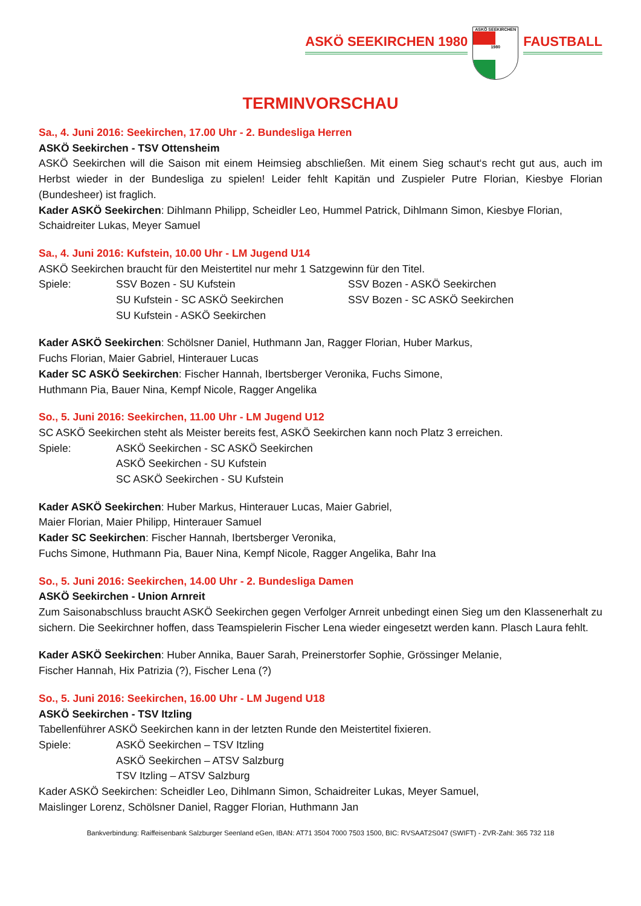ASKÖ SEEKIRCHEN 1980
ASKÖ SEEKIRCHEN
1980
FAUSTBALL
TERMINVORSCHAU
Sa., 4. Juni 2016: Seekirchen, 17.00 Uhr - 2. Bundesliga Herren
ASKÖ Seekirchen - TSV Ottensheim
ASKÖ Seekirchen will die Saison mit einem Heimsieg abschließen. Mit einem Sieg schaut‘s recht gut aus, auch im Herbst wieder in der Bundesliga zu spielen! Leider fehlt Kapitän und Zuspieler Putre Florian, Kiesbye Florian (Bundesheer) ist fraglich.
Kader ASKÖ Seekirchen: Dihlmann Philipp, Scheidler Leo, Hummel Patrick, Dihlmann Simon, Kiesbye Florian, Schaidreiter Lukas, Meyer Samuel
Sa., 4. Juni 2016: Kufstein, 10.00 Uhr - LM Jugend U14
ASKÖ Seekirchen braucht für den Meistertitel nur mehr 1 Satzgewinn für den Titel.
Spiele: SSV Bozen - SU Kufstein SSV Bozen - ASKÖ Seekirchen SU Kufstein - SC ASKÖ Seekirchen SSV Bozen - SC ASKÖ Seekirchen SU Kufstein - ASKÖ Seekirchen
Kader ASKÖ Seekirchen: Schölsner Daniel, Huthmann Jan, Ragger Florian, Huber Markus,
Fuchs Florian, Maier Gabriel, Hinterauer Lucas
Kader SC ASKÖ Seekirchen: Fischer Hannah, Ibertsberger Veronika, Fuchs Simone,
Huthmann Pia, Bauer Nina, Kempf Nicole, Ragger Angelika
So., 5. Juni 2016: Seekirchen, 11.00 Uhr - LM Jugend U12
SC ASKÖ Seekirchen steht als Meister bereits fest, ASKÖ Seekirchen kann noch Platz 3 erreichen.
Spiele: ASKÖ Seekirchen - SC ASKÖ Seekirchen ASKÖ Seekirchen - SU Kufstein SC ASKÖ Seekirchen - SU Kufstein
Kader ASKÖ Seekirchen: Huber Markus, Hinterauer Lucas, Maier Gabriel,
Maier Florian, Maier Philipp, Hinterauer Samuel
Kader SC Seekirchen: Fischer Hannah, Ibertsberger Veronika,
Fuchs Simone, Huthmann Pia, Bauer Nina, Kempf Nicole, Ragger Angelika, Bahr Ina
So., 5. Juni 2016: Seekirchen, 14.00 Uhr - 2. Bundesliga Damen
ASKÖ Seekirchen - Union Arnreit
Zum Saisonabschluss braucht ASKÖ Seekirchen gegen Verfolger Arnreit unbedingt einen Sieg um den Klassenerhalt zu sichern. Die Seekirchner hoffen, dass Teamspielerin Fischer Lena wieder eingesetzt werden kann. Plasch Laura fehlt.
Kader ASKÖ Seekirchen: Huber Annika, Bauer Sarah, Preinerstorfer Sophie, Grössinger Melanie,
Fischer Hannah, Hix Patrizia (?), Fischer Lena (?)
So., 5. Juni 2016: Seekirchen, 16.00 Uhr - LM Jugend U18
ASKÖ Seekirchen - TSV Itzling
Tabellenführer ASKÖ Seekirchen kann in der letzten Runde den Meistertitel fixieren.
Spiele: ASKÖ Seekirchen – TSV Itzling ASKÖ Seekirchen – ATSV Salzburg TSV Itzling – ATSV Salzburg
Kader ASKÖ Seekirchen: Scheidler Leo, Dihlmann Simon, Schaidreiter Lukas, Meyer Samuel,
Maislinger Lorenz, Schölsner Daniel, Ragger Florian, Huthmann Jan
Bankverbindung: Raiffeisenbank Salzburger Seenland eGen, IBAN: AT71 3504 7000 7503 1500, BIC: RVSAAT2S047 (SWIFT) - ZVR-Zahl: 365 732 118